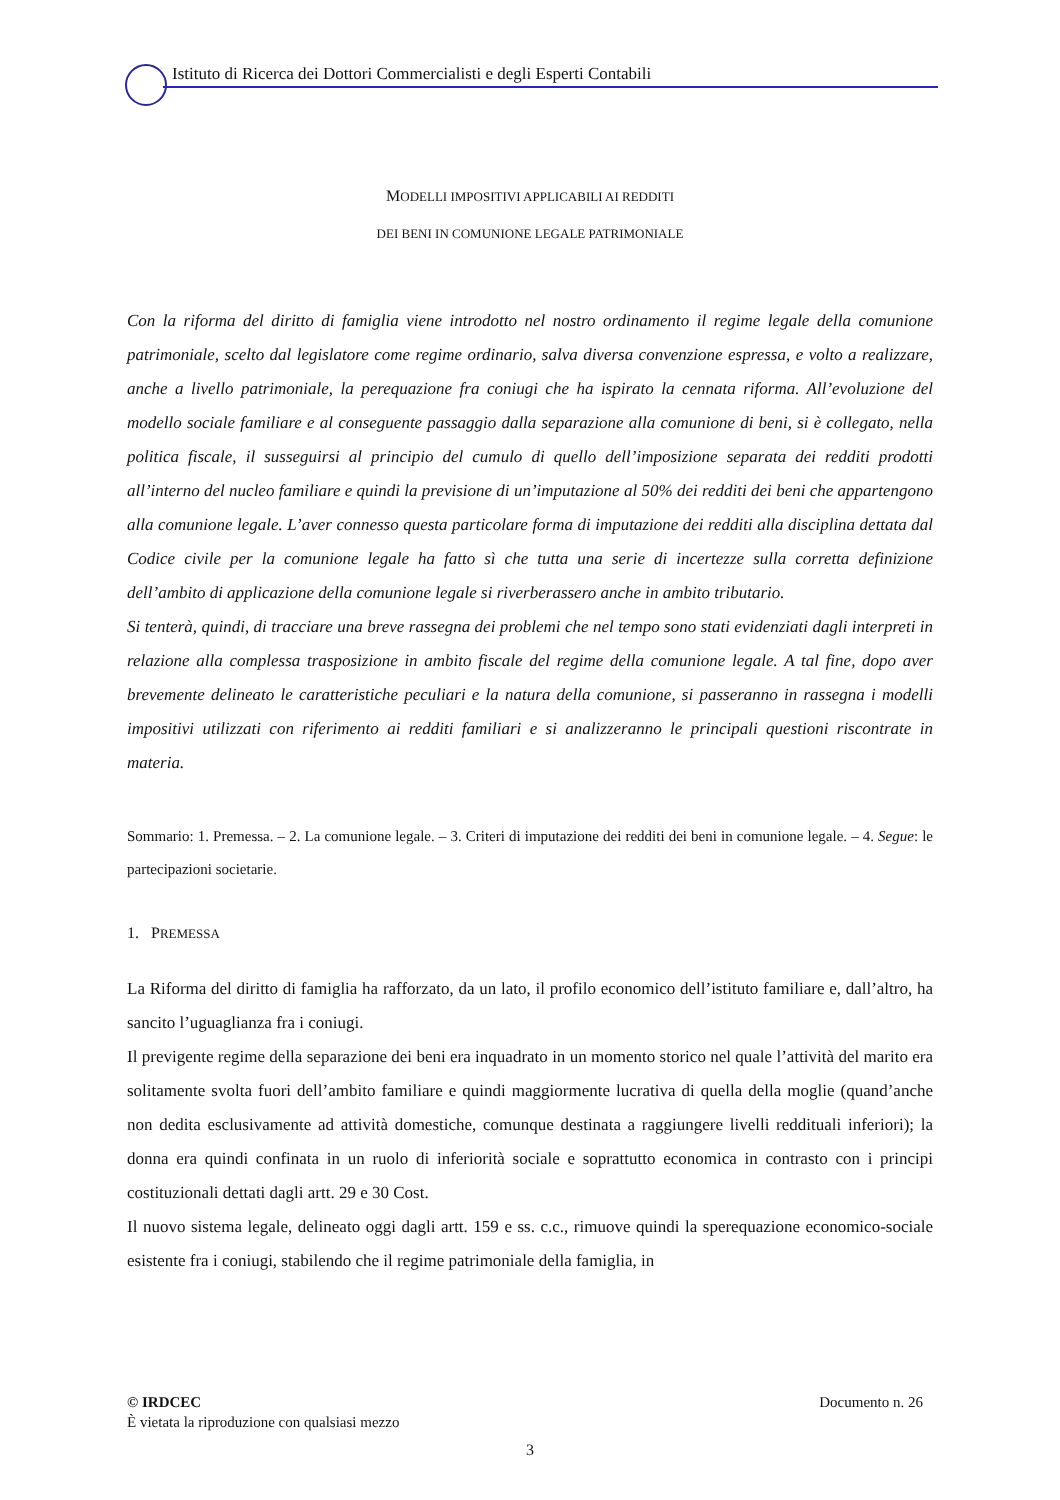Istituto di Ricerca dei Dottori Commercialisti e degli Esperti Contabili
MODELLI IMPOSITIVI APPLICABILI AI REDDITI
DEI BENI IN COMUNIONE LEGALE PATRIMONIALE
Con la riforma del diritto di famiglia viene introdotto nel nostro ordinamento il regime legale della comunione patrimoniale, scelto dal legislatore come regime ordinario, salva diversa convenzione espressa, e volto a realizzare, anche a livello patrimoniale, la perequazione fra coniugi che ha ispirato la cennata riforma. All’evoluzione del modello sociale familiare e al conseguente passaggio dalla separazione alla comunione di beni, si è collegato, nella politica fiscale, il susseguirsi al principio del cumulo di quello dell’imposizione separata dei redditi prodotti all’interno del nucleo familiare e quindi la previsione di un’imputazione al 50% dei redditi dei beni che appartengono alla comunione legale. L’aver connesso questa particolare forma di imputazione dei redditi alla disciplina dettata dal Codice civile per la comunione legale ha fatto sì che tutta una serie di incertezze sulla corretta definizione dell’ambito di applicazione della comunione legale si riverberassero anche in ambito tributario.
Si tenterà, quindi, di tracciare una breve rassegna dei problemi che nel tempo sono stati evidenziati dagli interpreti in relazione alla complessa trasposizione in ambito fiscale del regime della comunione legale. A tal fine, dopo aver brevemente delineato le caratteristiche peculiari e la natura della comunione, si passeranno in rassegna i modelli impositivi utilizzati con riferimento ai redditi familiari e si analizzeranno le principali questioni riscontrate in materia.
Sommario: 1. Premessa. – 2. La comunione legale. – 3. Criteri di imputazione dei redditi dei beni in comunione legale. – 4. Segue: le partecipazioni societarie.
1. PREMESSA
La Riforma del diritto di famiglia ha rafforzato, da un lato, il profilo economico dell’istituto familiare e, dall’altro, ha sancito l’uguaglianza fra i coniugi.
Il previgente regime della separazione dei beni era inquadrato in un momento storico nel quale l’attività del marito era solitamente svolta fuori dell’ambito familiare e quindi maggiormente lucrativa di quella della moglie (quand’anche non dedita esclusivamente ad attività domestiche, comunque destinata a raggiungere livelli reddituali inferiori); la donna era quindi confinata in un ruolo di inferiorità sociale e soprattutto economica in contrasto con i principi costituzionali dettati dagli artt. 29 e 30 Cost.
Il nuovo sistema legale, delineato oggi dagli artt. 159 e ss. c.c., rimuove quindi la sperequazione economico-sociale esistente fra i coniugi, stabilendo che il regime patrimoniale della famiglia, in
© IRDCEC Documento n. 26
È vietata la riproduzione con qualsiasi mezzo
3